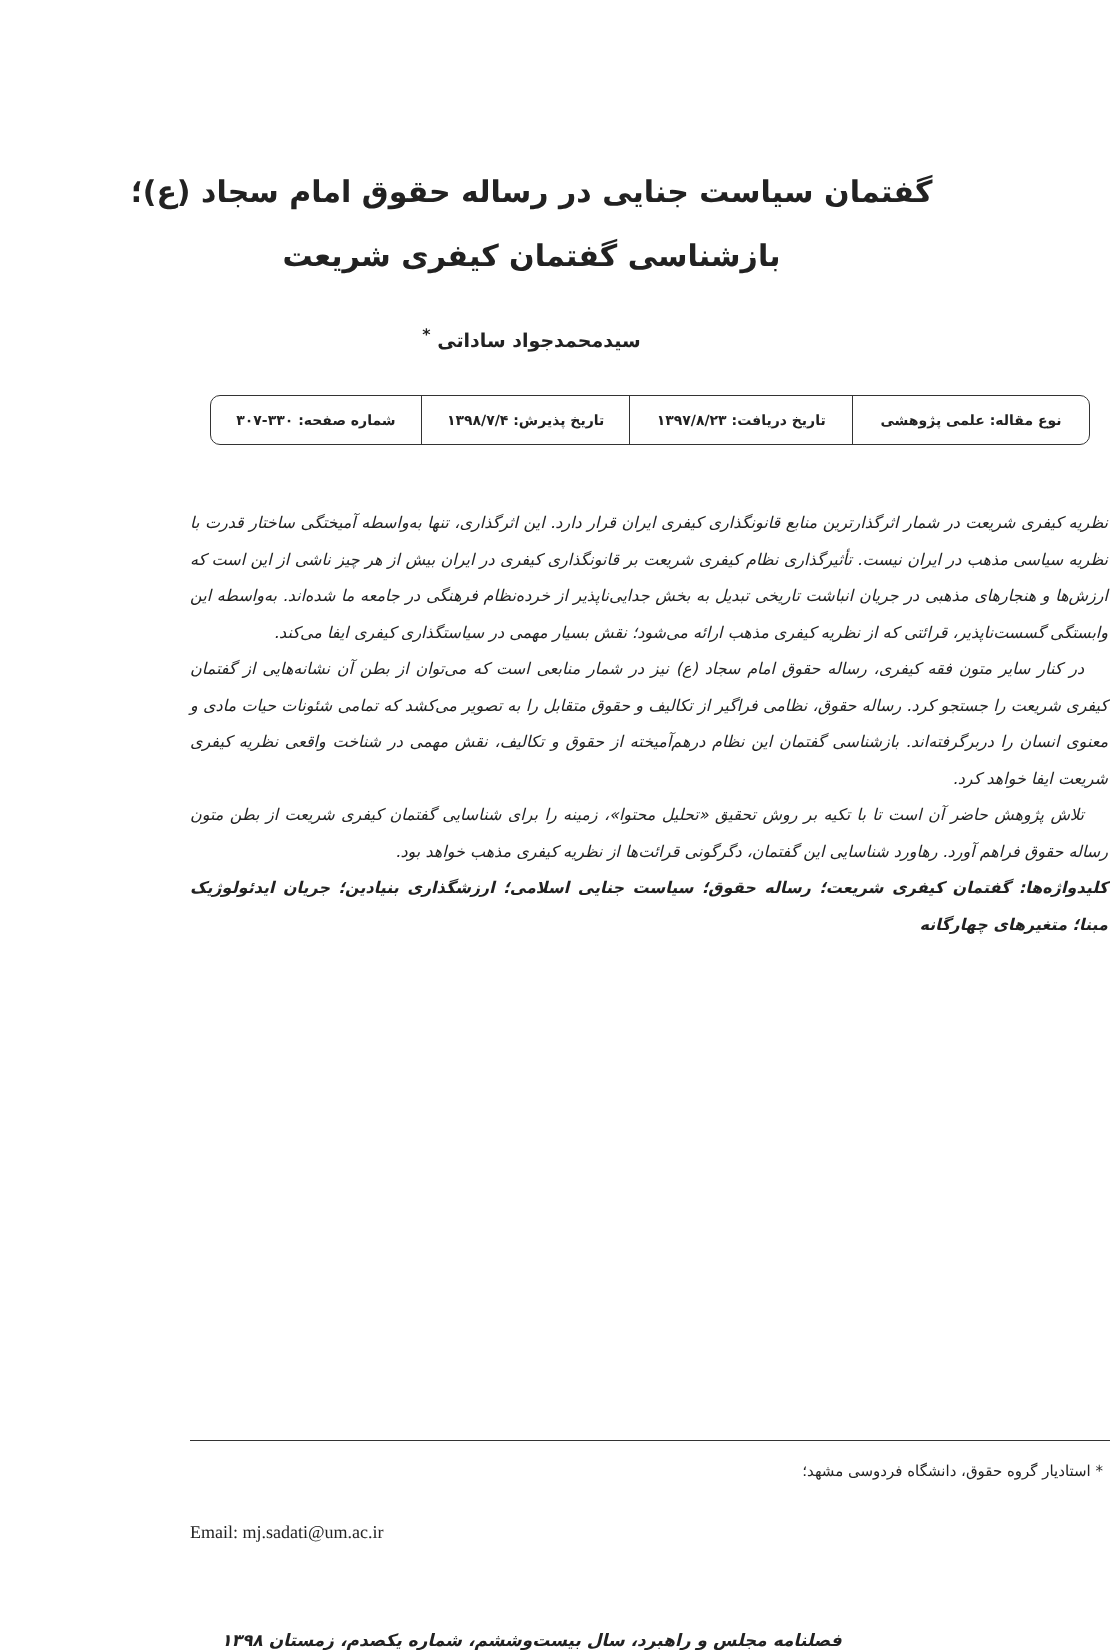گفتمان سیاست جنایی در رساله حقوق امام سجاد (ع)؛
بازشناسی گفتمان کیفری شریعت
سیدمحمدجواد ساداتی <sup>*</sup>
| نوع مقاله: علمی پژوهشی | تاریخ دریافت: ۱۳۹۷/۸/۲۳ | تاریخ پذیرش: ۱۳۹۸/۷/۴ | شماره صفحه: ۳۳۰-۳۰۷ |
نظریه کیفری شریعت در شمار اثرگذارترین منابع قانونگذاری کیفری ایران قرار دارد. این اثرگذاری، تنها به‌واسطه آمیختگی ساختار قدرت با نظریه سیاسی مذهب در ایران نیست. تأثیرگذاری نظام کیفری شریعت بر قانونگذاری کیفری در ایران بیش از هر چیز ناشی از این است که ارزش‌ها و هنجارهای مذهبی در جریان انباشت تاریخی تبدیل به بخش جدایی‌ناپذیر از خرده‌نظام فرهنگی در جامعه ما شده‌اند. به‌واسطه این وابستگی گسست‌ناپذیر، قرائتی که از نظریه کیفری مذهب ارائه می‌شود؛ نقش بسیار مهمی در سیاستگذاری کیفری ایفا می‌کند.
در کنار سایر متون فقه کیفری، رساله حقوق امام سجاد (ع) نیز در شمار منابعی است که می‌توان از بطن آن نشانه‌هایی از گفتمان کیفری شریعت را جستجو کرد. رساله حقوق، نظامی فراگیر از تکالیف و حقوق متقابل را به تصویر می‌کشد که تمامی شئونات حیات مادی و معنوی انسان را دربرگرفته‌اند. بازشناسی گفتمان این نظام درهم‌آمیخته از حقوق و تکالیف، نقش مهمی در شناخت واقعی نظریه کیفری شریعت ایفا خواهد کرد.
تلاش پژوهش حاضر آن است تا با تکیه بر روش تحقیق «تحلیل محتوا»، زمینه را برای شناسایی گفتمان کیفری شریعت از بطن متون رساله حقوق فراهم آورد. رهاورد شناسایی این گفتمان، دگرگونی قرائت‌ها از نظریه کیفری مذهب خواهد بود.
کلیدواژه‌ها: گفتمان کیفری شریعت؛ رساله حقوق؛ سیاست جنایی اسلامی؛ ارزشگذاری بنیادین؛ جریان ایدئولوژیک مبنا؛ متغیرهای چهارگانه
* استادیار گروه حقوق، دانشگاه فردوسی مشهد؛
Email: mj.sadati@um.ac.ir
فصلنامه مجلس و راهبرد، سال بیست‌وششم، شماره یکصدم، زمستان ۱۳۹۸